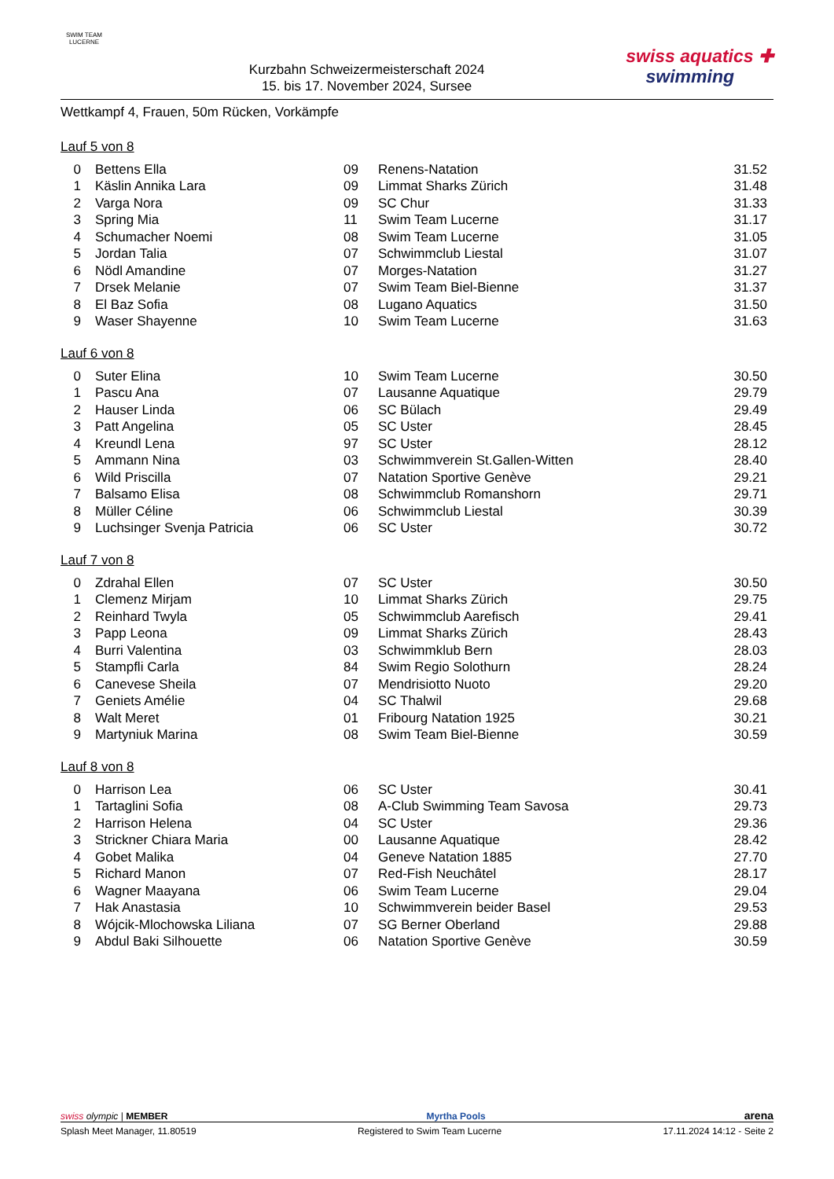SWIM TEAM
LUCERNE
Kurzbahn Schweizermeisterschaft 2024
15. bis 17. November 2024, Sursee
swiss aquatics ✚
swimming
Wettkampf 4, Frauen, 50m Rücken, Vorkämpfe
Lauf 5 von 8
| 0 | Bettens Ella | 09 | Renens-Natation | 31.52 |
| 1 | Käslin Annika Lara | 09 | Limmat Sharks Zürich | 31.48 |
| 2 | Varga Nora | 09 | SC Chur | 31.33 |
| 3 | Spring Mia | 11 | Swim Team Lucerne | 31.17 |
| 4 | Schumacher Noemi | 08 | Swim Team Lucerne | 31.05 |
| 5 | Jordan Talia | 07 | Schwimmclub Liestal | 31.07 |
| 6 | Nödl Amandine | 07 | Morges-Natation | 31.27 |
| 7 | Drsek Melanie | 07 | Swim Team Biel-Bienne | 31.37 |
| 8 | El Baz Sofia | 08 | Lugano Aquatics | 31.50 |
| 9 | Waser Shayenne | 10 | Swim Team Lucerne | 31.63 |
Lauf 6 von 8
| 0 | Suter Elina | 10 | Swim Team Lucerne | 30.50 |
| 1 | Pascu Ana | 07 | Lausanne Aquatique | 29.79 |
| 2 | Hauser Linda | 06 | SC Bülach | 29.49 |
| 3 | Patt Angelina | 05 | SC Uster | 28.45 |
| 4 | Kreundl Lena | 97 | SC Uster | 28.12 |
| 5 | Ammann Nina | 03 | Schwimmverein St.Gallen-Witten | 28.40 |
| 6 | Wild Priscilla | 07 | Natation Sportive Genève | 29.21 |
| 7 | Balsamo Elisa | 08 | Schwimmclub Romanshorn | 29.71 |
| 8 | Müller Céline | 06 | Schwimmclub Liestal | 30.39 |
| 9 | Luchsinger Svenja Patricia | 06 | SC Uster | 30.72 |
Lauf 7 von 8
| 0 | Zdrahal Ellen | 07 | SC Uster | 30.50 |
| 1 | Clemenz Mirjam | 10 | Limmat Sharks Zürich | 29.75 |
| 2 | Reinhard Twyla | 05 | Schwimmclub Aarefisch | 29.41 |
| 3 | Papp Leona | 09 | Limmat Sharks Zürich | 28.43 |
| 4 | Burri Valentina | 03 | Schwimmklub Bern | 28.03 |
| 5 | Stampfli Carla | 84 | Swim Regio Solothurn | 28.24 |
| 6 | Canevese Sheila | 07 | Mendrisiotto Nuoto | 29.20 |
| 7 | Geniets Amélie | 04 | SC Thalwil | 29.68 |
| 8 | Walt Meret | 01 | Fribourg Natation 1925 | 30.21 |
| 9 | Martyniuk Marina | 08 | Swim Team Biel-Bienne | 30.59 |
Lauf 8 von 8
| 0 | Harrison Lea | 06 | SC Uster | 30.41 |
| 1 | Tartaglini Sofia | 08 | A-Club Swimming Team Savosa | 29.73 |
| 2 | Harrison Helena | 04 | SC Uster | 29.36 |
| 3 | Strickner Chiara Maria | 00 | Lausanne Aquatique | 28.42 |
| 4 | Gobet Malika | 04 | Geneve Natation 1885 | 27.70 |
| 5 | Richard Manon | 07 | Red-Fish Neuchâtel | 28.17 |
| 6 | Wagner Maayana | 06 | Swim Team Lucerne | 29.04 |
| 7 | Hak Anastasia | 10 | Schwimmverein beider Basel | 29.53 |
| 8 | Wójcik-Mlochowska Liliana | 07 | SG Berner Oberland | 29.88 |
| 9 | Abdul Baki Silhouette | 06 | Natation Sportive Genève | 30.59 |
swiss olympic | MEMBER
Myrtha Pools
arena
Splash Meet Manager, 11.80519 Registered to Swim Team Lucerne 17.11.2024 14:12 - Seite 2